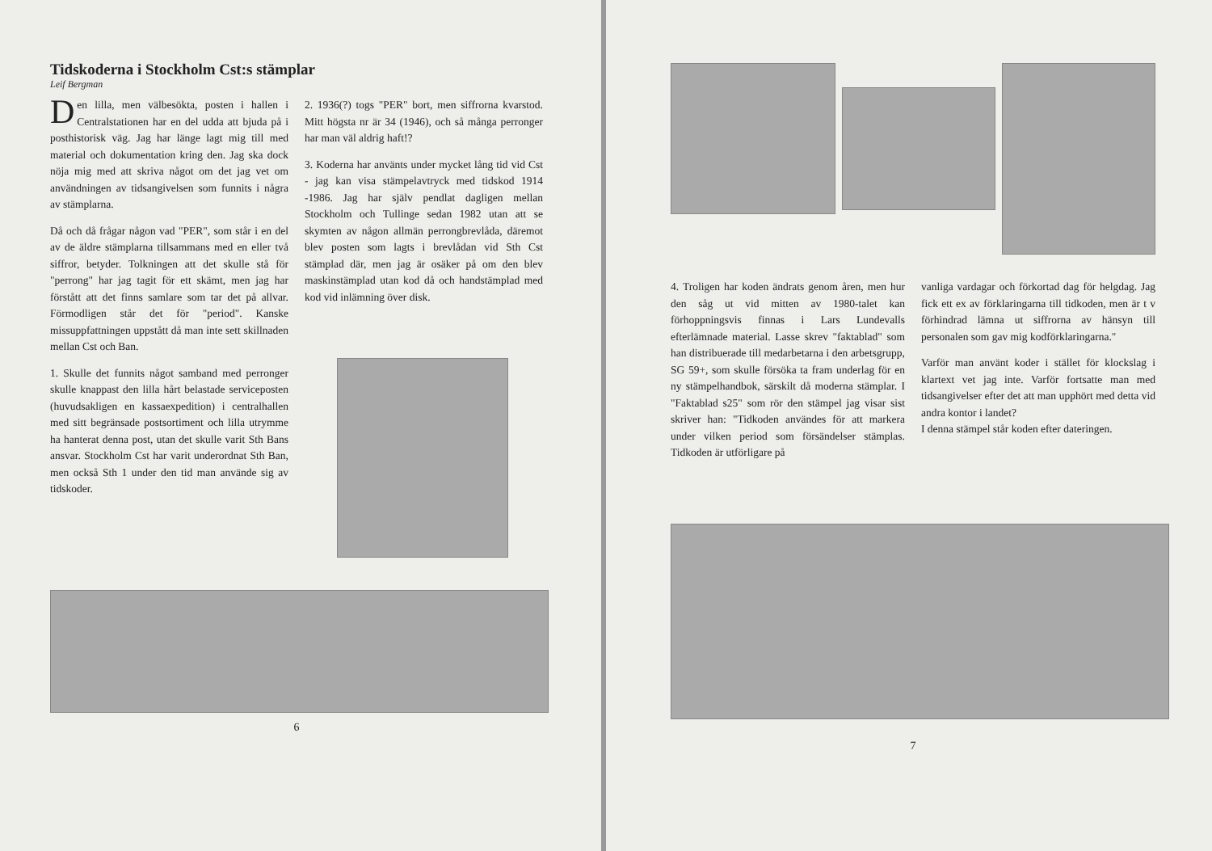Tidskoderna i Stockholm Cst:s stämplar
Leif Bergman
Den lilla, men välbesökta, posten i hallen i Centralstationen har en del udda att bjuda på i posthistorisk väg. Jag har länge lagt mig till med material och dokumentation kring den. Jag ska dock nöja mig med att skriva något om det jag vet om användningen av tidsangivelsen som funnits i några av stämplarna.
Då och då frågar någon vad "PER", som står i en del av de äldre stämplarna tillsammans med en eller två siffror, betyder. Tolkningen att det skulle stå för "perrong" har jag tagit för ett skämt, men jag har förstått att det finns samlare som tar det på allvar. Förmodligen står det för "period". Kanske missuppfattningen uppstått då man inte sett skillnaden mellan Cst och Ban.
1. Skulle det funnits något samband med perronger skulle knappast den lilla hårt belastade serviceposten (huvudsakligen en kassaexpedition) i centralhallen med sitt begränsade postsortiment och lilla utrymme ha hanterat denna post, utan det skulle varit Sth Bans ansvar. Stockholm Cst har varit underordnat Sth Ban, men också Sth 1 under den tid man använde sig av tidskoder.
2. 1936(?) togs "PER" bort, men siffrorna kvarstod. Mitt högsta nr är 34 (1946), och så många perronger har man väl aldrig haft!?
3. Koderna har använts under mycket lång tid vid Cst - jag kan visa stämpelavtryck med tidskod 1914 -1986. Jag har själv pendlat dagligen mellan Stockholm och Tullinge sedan 1982 utan att se skymten av någon allmän perrongbrevlåda, däremot blev posten som lagts i brevlådan vid Sth Cst stämplad där, men jag är osäker på om den blev maskinstämplad utan kod då och handstämplad med kod vid inlämning över disk.
6
4. Troligen har koden ändrats genom åren, men hur den såg ut vid mitten av 1980-talet kan förhoppningsvis finnas i Lars Lundevalls efterlämnade material. Lasse skrev "faktablad" som han distribuerade till medarbetarna i den arbetsgrupp, SG 59+, som skulle försöka ta fram underlag för en ny stämpelhandbok, särskilt då moderna stämplar. I "Faktablad s25" som rör den stämpel jag visar sist skriver han: "Tidkoden användes för att markera under vilken period som försändelser stämplas. Tidkoden är utförligare på
vanliga vardagar och förkortad dag för helgdag. Jag fick ett ex av förklaringarna till tidkoden, men är t v förhindrad lämna ut siffrorna av hänsyn till personalen som gav mig kodförklaringarna."
Varför man använt koder i stället för klockslag i klartext vet jag inte. Varför fortsatte man med tidsangivelser efter det att man upphört med detta vid andra kontor i landet?
I denna stämpel står koden efter dateringen.
7